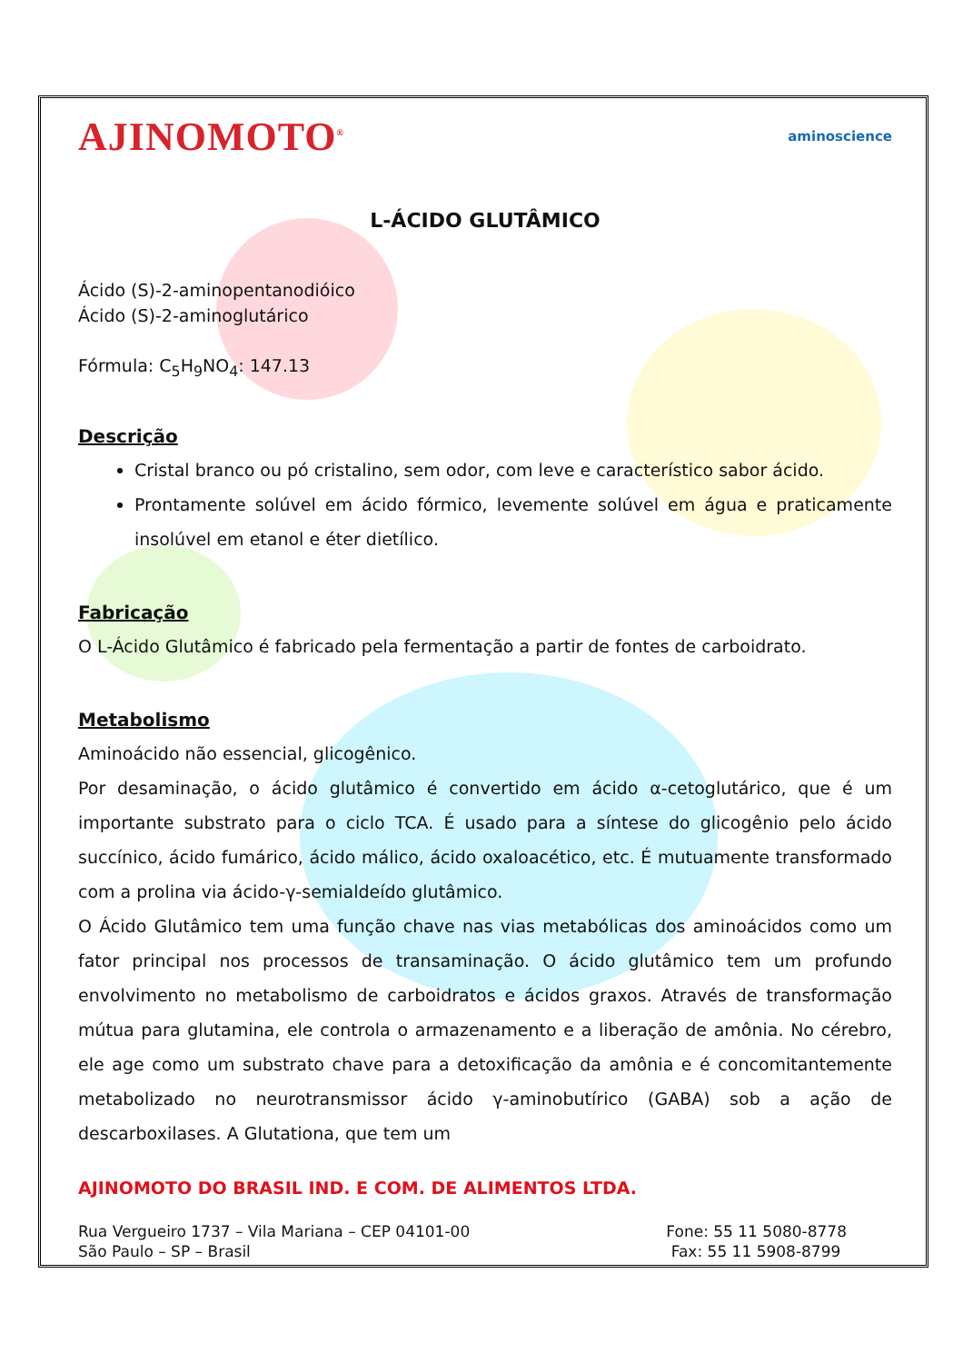AJINOMOTO<sup>®</sup> aminoscience
L-ÁCIDO GLUTÂMICO
Ácido (S)-2-aminopentanodióico
Ácido (S)-2-aminoglutárico
Fórmula: C<sub>5</sub>H<sub>9</sub>NO<sub>4</sub>: 147.13
Descrição
Cristal branco ou pó cristalino, sem odor, com leve e característico sabor ácido.
Prontamente solúvel em ácido fórmico, levemente solúvel em água e praticamente insolúvel em etanol e éter dietílico.
Fabricação
O L-Ácido Glutâmico é fabricado pela fermentação a partir de fontes de carboidrato.
Metabolismo
Aminoácido não essencial, glicogênico.
Por desaminação, o ácido glutâmico é convertido em ácido α-cetoglutárico, que é um importante substrato para o ciclo TCA. É usado para a síntese do glicogênio pelo ácido succínico, ácido fumárico, ácido málico, ácido oxaloacético, etc. É mutuamente transformado com a prolina via ácido-γ-semialdeído glutâmico.
O Ácido Glutâmico tem uma função chave nas vias metabólicas dos aminoácidos como um fator principal nos processos de transaminação. O ácido glutâmico tem um profundo envolvimento no metabolismo de carboidratos e ácidos graxos. Através de transformação mútua para glutamina, ele controla o armazenamento e a liberação de amônia. No cérebro, ele age como um substrato chave para a detoxificação da amônia e é concomitantemente metabolizado no neurotransmissor ácido γ-aminobutírico (GABA) sob a ação de descarboxilases. A Glutationa, que tem um
AJINOMOTO DO BRASIL IND. E COM. DE ALIMENTOS LTDA.
Rua Vergueiro 1737 – Vila Mariana – CEP 04101-00
São Paulo – SP – Brasil
Fone: 55 11 5080-8778
Fax: 55 11 5908-8799